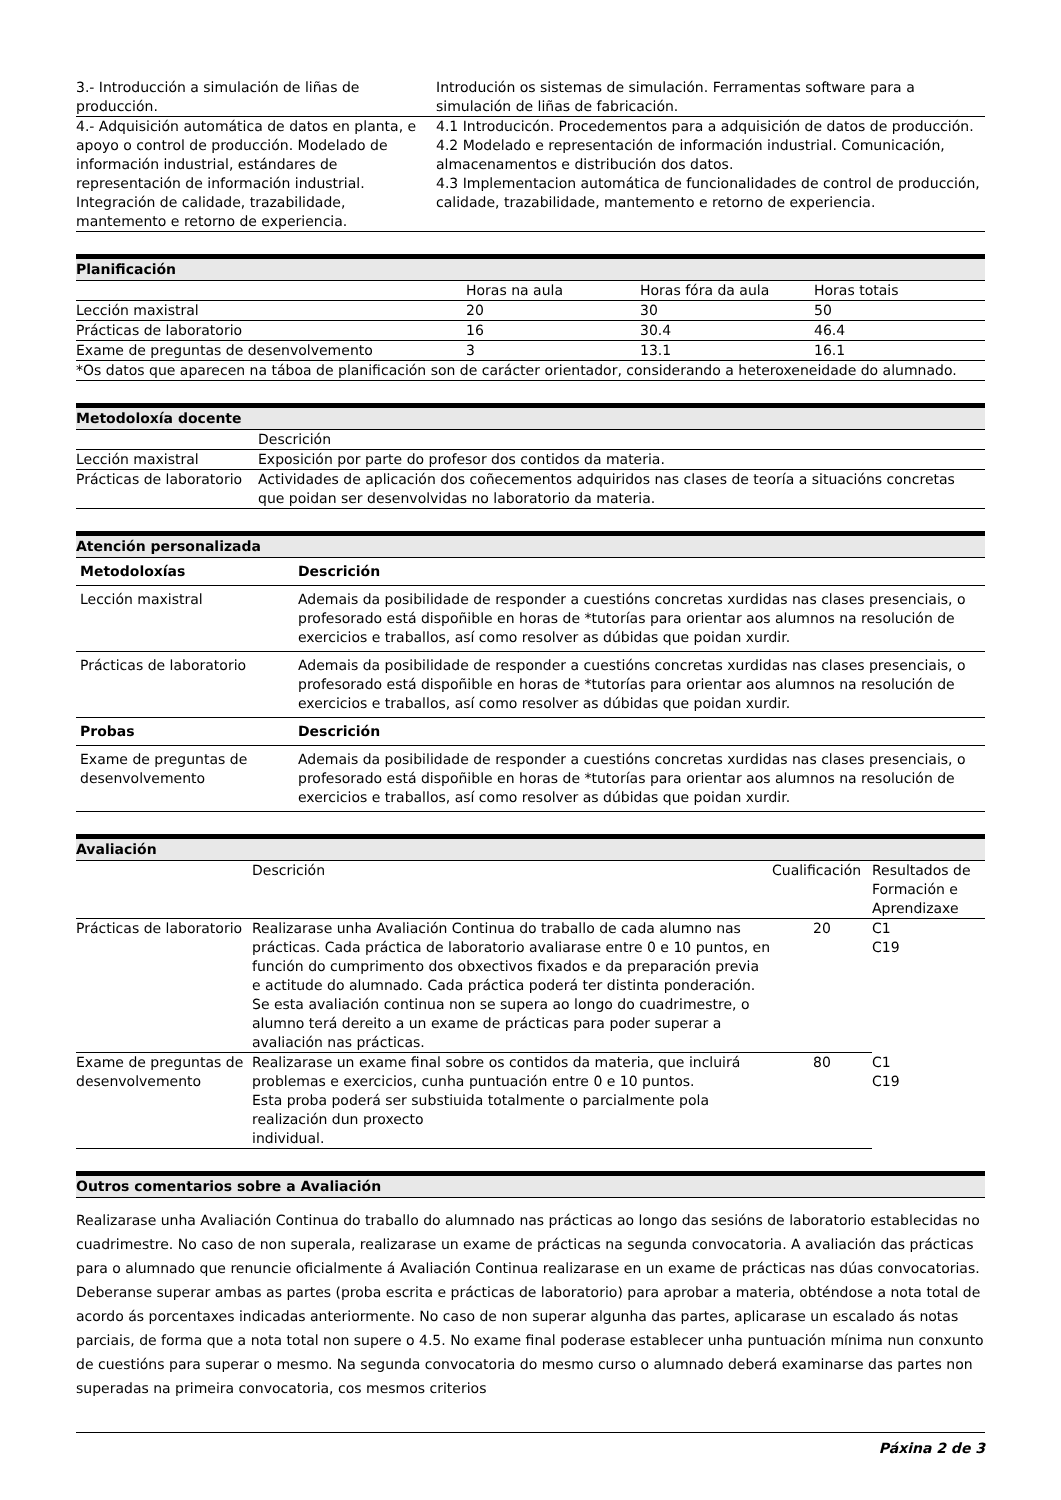| 3.- Introducción a simulación de liñas de producción. | Introdución os sistemas de simulación. Ferramentas software para a simulación de liñas de fabricación. |
| 4.- Adquisición automática de datos en planta, e apoyo o control de producción. Modelado de información industrial, estándares de representación de información industrial. Integración de calidade, trazabilidade, mantemento e retorno de experiencia. | 4.1 Introducicón. Procedementos para a adquisición de datos de producción. 4.2 Modelado e representación de información industrial. Comunicación, almacenamentos e distribución dos datos. 4.3 Implementacion automática de funcionalidades de control de producción, calidade, trazabilidade, mantemento e retorno de experiencia. |
Planificación
| | Horas na aula | Horas fóra da aula | Horas totais |
| Lección maxistral | 20 | 30 | 50 |
| Prácticas de laboratorio | 16 | 30.4 | 46.4 |
| Exame de preguntas de desenvolvemento | 3 | 13.1 | 16.1 |
| *Os datos que aparecen na táboa de planificación son de carácter orientador, considerando a heteroxeneidade do alumnado. | | | |
Metodoloxía docente
| | Descrición |
| Lección maxistral | Exposición por parte do profesor dos contidos da materia. |
| Prácticas de laboratorio | Actividades de aplicación dos coñecementos adquiridos nas clases de teoría a situacións concretas que poidan ser desenvolvidas no laboratorio da materia. |
Atención personalizada
| Metodoloxías | Descrición |
| --- | --- |
| Lección maxistral | Ademais da posibilidade de responder a cuestións concretas xurdidas nas clases presenciais, o profesorado está dispoñible en horas de *tutorías para orientar aos alumnos na resolución de exercicios e traballos, así como resolver as dúbidas que poidan xurdir. |
| Prácticas de laboratorio | Ademais da posibilidade de responder a cuestións concretas xurdidas nas clases presenciais, o profesorado está dispoñible en horas de *tutorías para orientar aos alumnos na resolución de exercicios e traballos, así como resolver as dúbidas que poidan xurdir. |
| Probas | Descrición |
| Exame de preguntas de desenvolvemento | Ademais da posibilidade de responder a cuestións concretas xurdidas nas clases presenciais, o profesorado está dispoñible en horas de *tutorías para orientar aos alumnos na resolución de exercicios e traballos, así como resolver as dúbidas que poidan xurdir. |
Avaliación
| | Descrición | Cualificación | Resultados de Formación e Aprendizaxe |
| Prácticas de laboratorio | Realizarase unha Avaliación Continua do traballo de cada alumno nas prácticas. Cada práctica de laboratorio avaliarase entre 0 e 10 puntos, en función do cumprimento dos obxectivos fixados e da preparación previa e actitude do alumnado. Cada práctica poderá ter distinta ponderación. Se esta avaliación continua non se supera ao longo do cuadrimestre, o alumno terá dereito a un exame de prácticas para poder superar a avaliación nas prácticas. | 20 | C1 C19 |
| Exame de preguntas de desenvolvemento | Realizarase un exame final sobre os contidos da materia, que incluirá problemas e exercicios, cunha puntuación entre 0 e 10 puntos. Esta proba poderá ser substiuida totalmente o parcialmente pola realización dun proxecto individual. | 80 | C1 C19 |
Outros comentarios sobre a Avaliación
Realizarase unha Avaliación Continua do traballo do alumnado nas prácticas ao longo das sesións de laboratorio establecidas no cuadrimestre. No caso de non superala, realizarase un exame de prácticas na segunda convocatoria. A avaliación das prácticas para o alumnado que renuncie oficialmente á Avaliación Continua realizarase en un exame de prácticas nas dúas convocatorias. Deberanse superar ambas as partes (proba escrita e prácticas de laboratorio) para aprobar a materia, obténdose a nota total de acordo ás porcentaxes indicadas anteriormente. No caso de non superar algunha das partes, aplicarase un escalado ás notas parciais, de forma que a nota total non supere o 4.5. No exame final poderase establecer unha puntuación mínima nun conxunto de cuestións para superar o mesmo. Na segunda convocatoria do mesmo curso o alumnado deberá examinarse das partes non superadas na primeira convocatoria, cos mesmos criterios
Páxina 2 de 3